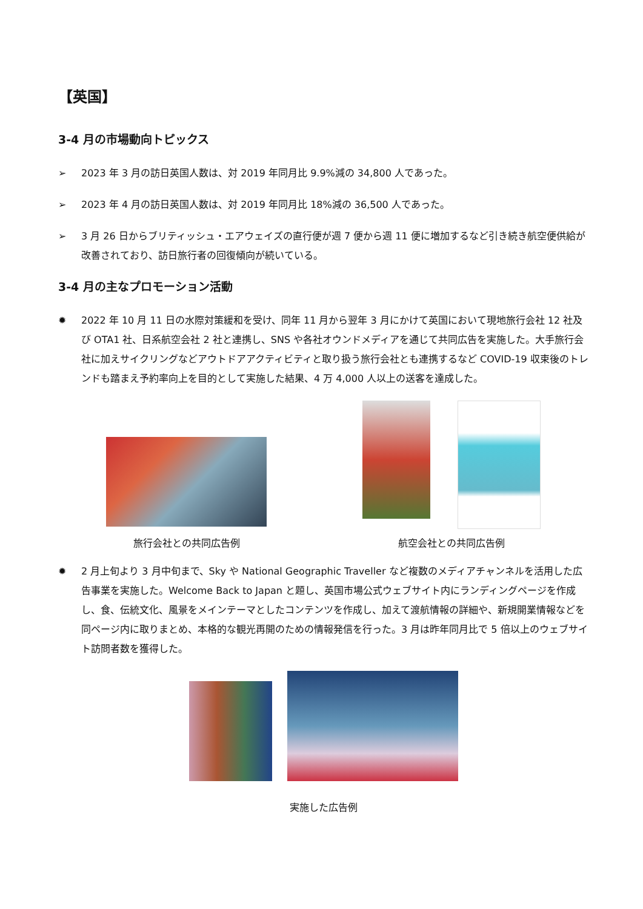【英国】
3-4 月の市場動向トピックス
➢ 2023 年 3 月の訪日英国人数は、対 2019 年同月比 9.9%減の 34,800 人であった。
➢ 2023 年 4 月の訪日英国人数は、対 2019 年同月比 18%減の 36,500 人であった。
➢ 3 月 26 日からブリティッシュ・エアウェイズの直行便が週 7 便から週 11 便に増加するなど引き続き航空便供給が改善されており、訪日旅行者の回復傾向が続いている。
3-4 月の主なプロモーション活動
✹ 2022 年 10 月 11 日の水際対策緩和を受け、同年 11 月から翌年 3 月にかけて英国において現地旅行会社 12 社及び OTA1 社、日系航空会社 2 社と連携し、SNS や各社オウンドメディアを通じて共同広告を実施した。大手旅行会社に加えサイクリングなどアウトドアアクティビティと取り扱う旅行会社とも連携するなど COVID-19 収束後のトレンドも踏まえ予約率向上を目的として実施した結果、4 万 4,000 人以上の送客を達成した。
旅行会社との共同広告例
航空会社との共同広告例
✹ 2 月上旬より 3 月中旬まで、Sky や National Geographic Traveller など複数のメディアチャンネルを活用した広告事業を実施した。Welcome Back to Japan と題し、英国市場公式ウェブサイト内にランディングページを作成し、食、伝統文化、風景をメインテーマとしたコンテンツを作成し、加えて渡航情報の詳細や、新規開業情報などを同ページ内に取りまとめ、本格的な観光再開のための情報発信を行った。3 月は昨年同月比で 5 倍以上のウェブサイト訪問者数を獲得した。
実施した広告例